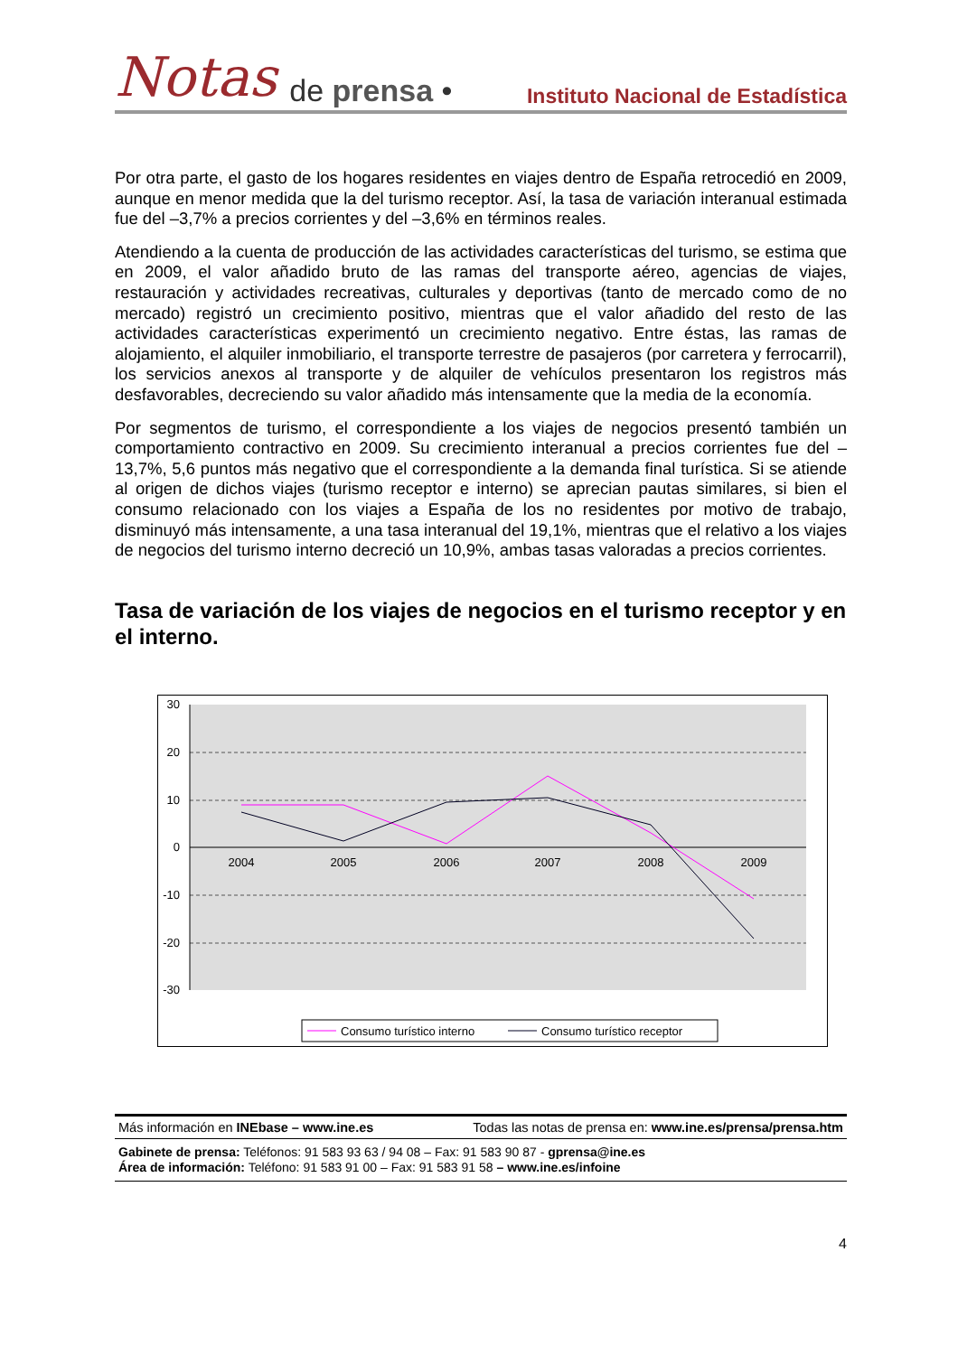Notas de prensa • Instituto Nacional de Estadística
Por otra parte, el gasto de los hogares residentes en viajes dentro de España retrocedió en 2009, aunque en menor medida que la del turismo receptor. Así, la tasa de variación interanual estimada fue del –3,7% a precios corrientes y del –3,6% en términos reales.
Atendiendo a la cuenta de producción de las actividades características del turismo, se estima que en 2009, el valor añadido bruto de las ramas del transporte aéreo, agencias de viajes, restauración y actividades recreativas, culturales y deportivas (tanto de mercado como de no mercado) registró un crecimiento positivo, mientras que el valor añadido del resto de las actividades características experimentó un crecimiento negativo. Entre éstas, las ramas de alojamiento, el alquiler inmobiliario, el transporte terrestre de pasajeros (por carretera y ferrocarril), los servicios anexos al transporte y de alquiler de vehículos presentaron los registros más desfavorables, decreciendo su valor añadido más intensamente que la media de la economía.
Por segmentos de turismo, el correspondiente a los viajes de negocios presentó también un comportamiento contractivo en 2009. Su crecimiento interanual a precios corrientes fue del –13,7%, 5,6 puntos más negativo que el correspondiente a la demanda final turística. Si se atiende al origen de dichos viajes (turismo receptor e interno) se aprecian pautas similares, si bien el consumo relacionado con los viajes a España de los no residentes por motivo de trabajo, disminuyó más intensamente, a una tasa interanual del 19,1%, mientras que el relativo a los viajes de negocios del turismo interno decreció un 10,9%, ambas tasas valoradas a precios corrientes.
Tasa de variación de los viajes de negocios en el turismo receptor y en el interno.
30
20
10
0
-10
-20
-30
2004
2005
2006
2007
2008
2009
Consumo turístico interno
Consumo turístico receptor
Más información en INEbase – www.ine.es Todas las notas de prensa en: www.ine.es/prensa/prensa.htm
Gabinete de prensa: Teléfonos: 91 583 93 63 / 94 08 – Fax: 91 583 90 87 - gprensa@ine.es
Área de información: Teléfono: 91 583 91 00 – Fax: 91 583 91 58 – www.ine.es/infoine
4